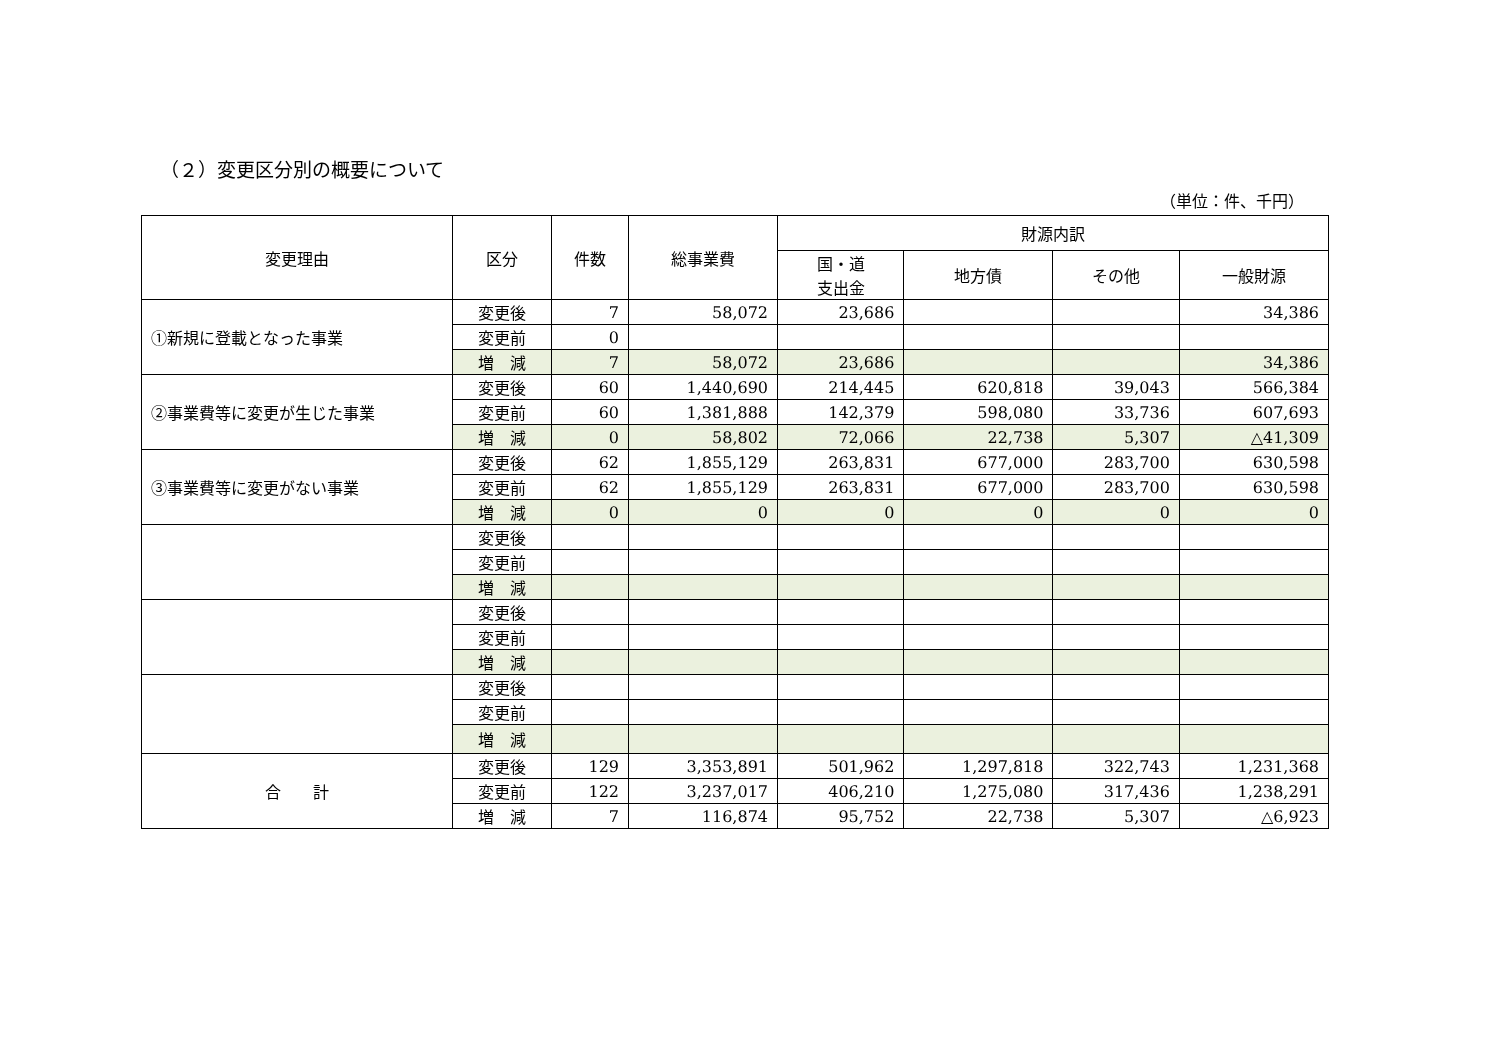（２）変更区分別の概要について
（単位：件、千円）
| 変更理由 | 区分 | 件数 | 総事業費 | 財源内訳 | | | |
| --- | --- | --- | --- | --- | --- | --- | --- |
| | | | | 国・道 支出金 | 地方債 | その他 | 一般財源 |
| ①新規に登載となった事業 | 変更後 | 7 | 58,072 | 23,686 | | | 34,386 |
| | 変更前 | 0 | | | | | |
| | 増 減 | 7 | 58,072 | 23,686 | | | 34,386 |
| ②事業費等に変更が生じた事業 | 変更後 | 60 | 1,440,690 | 214,445 | 620,818 | 39,043 | 566,384 |
| | 変更前 | 60 | 1,381,888 | 142,379 | 598,080 | 33,736 | 607,693 |
| | 増 減 | 0 | 58,802 | 72,066 | 22,738 | 5,307 | △41,309 |
| ③事業費等に変更がない事業 | 変更後 | 62 | 1,855,129 | 263,831 | 677,000 | 283,700 | 630,598 |
| | 変更前 | 62 | 1,855,129 | 263,831 | 677,000 | 283,700 | 630,598 |
| | 増 減 | 0 | 0 | 0 | 0 | 0 | 0 |
| | 変更後 | | | | | | |
| | 変更前 | | | | | | |
| | 増 減 | | | | | | |
| | 変更後 | | | | | | |
| | 変更前 | | | | | | |
| | 増 減 | | | | | | |
| | 変更後 | | | | | | |
| | 変更前 | | | | | | |
| | 増 減 | | | | | | |
| 合 計 | 変更後 | 129 | 3,353,891 | 501,962 | 1,297,818 | 322,743 | 1,231,368 |
| | 変更前 | 122 | 3,237,017 | 406,210 | 1,275,080 | 317,436 | 1,238,291 |
| | 増 減 | 7 | 116,874 | 95,752 | 22,738 | 5,307 | △6,923 |